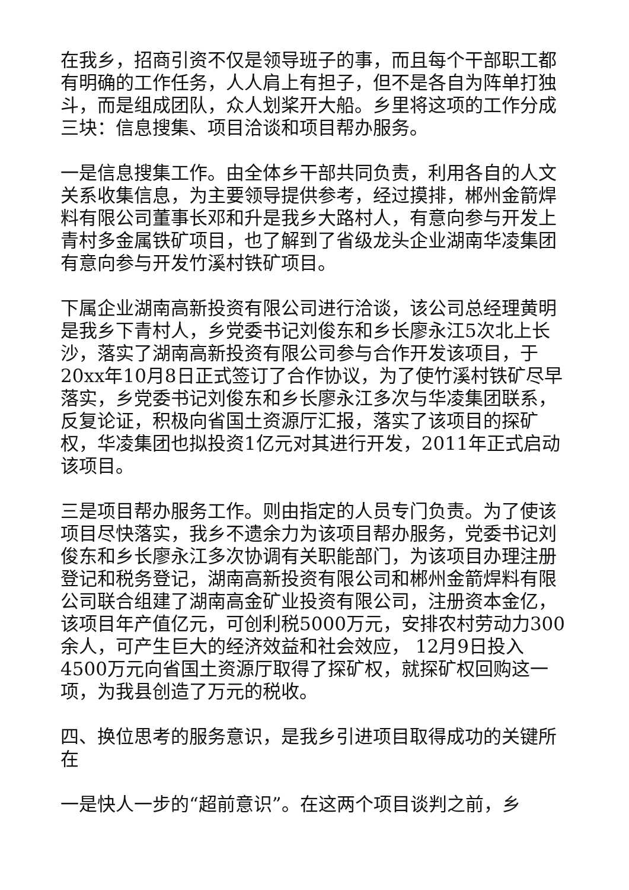在我乡，招商引资不仅是领导班子的事，而且每个干部职工都有明确的工作任务，人人肩上有担子，但不是各自为阵单打独斗，而是组成团队，众人划桨开大船。乡里将这项的工作分成三块：信息搜集、项目洽谈和项目帮办服务。
一是信息搜集工作。由全体乡干部共同负责，利用各自的人文关系收集信息，为主要领导提供参考，经过摸排，郴州金箭焊料有限公司董事长邓和升是我乡大路村人，有意向参与开发上青村多金属铁矿项目，也了解到了省级龙头企业湖南华凌集团有意向参与开发竹溪村铁矿项目。
下属企业湖南高新投资有限公司进行洽谈，该公司总经理黄明是我乡下青村人，乡党委书记刘俊东和乡长廖永江5次北上长沙，落实了湖南高新投资有限公司参与合作开发该项目，于20xx年10月8日正式签订了合作协议，为了使竹溪村铁矿尽早落实，乡党委书记刘俊东和乡长廖永江多次与华凌集团联系，反复论证，积极向省国土资源厅汇报，落实了该项目的探矿权，华凌集团也拟投资1亿元对其进行开发，2011年正式启动该项目。
三是项目帮办服务工作。则由指定的人员专门负责。为了使该项目尽快落实，我乡不遗余力为该项目帮办服务，党委书记刘俊东和乡长廖永江多次协调有关职能部门，为该项目办理注册登记和税务登记，湖南高新投资有限公司和郴州金箭焊料有限公司联合组建了湖南高金矿业投资有限公司，注册资本金亿，该项目年产值亿元，可创利税5000万元，安排农村劳动力300余人，可产生巨大的经济效益和社会效应， 12月9日投入4500万元向省国土资源厅取得了探矿权，就探矿权回购这一项，为我县创造了万元的税收。
四、换位思考的服务意识，是我乡引进项目取得成功的关键所在
一是快人一步的“超前意识”。在这两个项目谈判之前，乡